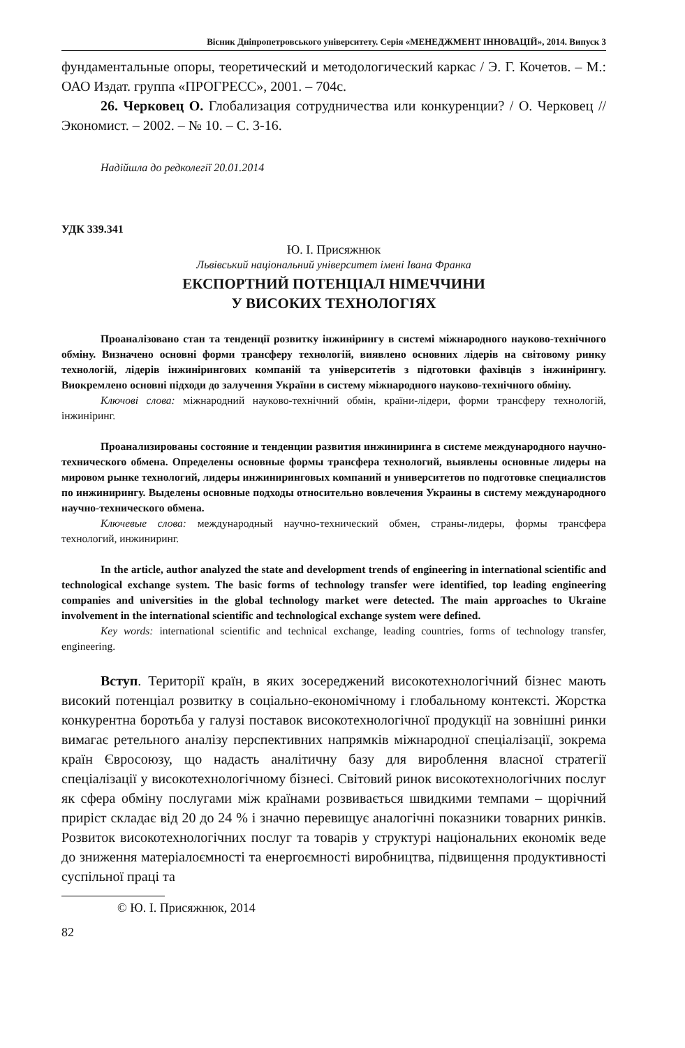Вісник Дніпропетровського університету. Серія «МЕНЕДЖМЕНТ ІННОВАЦІЙ», 2014. Випуск 3
фундаментальные опоры, теоретический и методологический каркас / Э. Г. Кочетов. – М.: ОАО Издат. группа «ПРОГРЕСС», 2001. – 704с.
26. Черковец О. Глобализация сотрудничества или конкуренции? / О. Черковец // Экономист. – 2002. – № 10. – С. 3-16.
Надійшла до редколегії 20.01.2014
УДК 339.341
Ю. І. Присяжнюк
Львівський національний університет імені Івана Франка
ЕКСПОРТНИЙ ПОТЕНЦІАЛ НІМЕЧЧИНИ
У ВИСОКИХ ТЕХНОЛОГІЯХ
Проаналізовано стан та тенденції розвитку інжинірингу в системі міжнародного науково-технічного обміну. Визначено основні форми трансферу технологій, виявлено основних лідерів на світовому ринку технологій, лідерів інжинірингових компаній та університетів з підготовки фахівців з інжинірингу. Виокремлено основні підходи до залучення України в систему міжнародного науково-технічного обміну.
Ключові слова: міжнародний науково-технічний обмін, країни-лідери, форми трансферу технологій, інжиніринг.
Проанализированы состояние и тенденции развития инжиниринга в системе международного научно-технического обмена. Определены основные формы трансфера технологий, выявлены основные лидеры на мировом рынке технологий, лидеры инжиниринговых компаний и университетов по подготовке специалистов по инжинирингу. Выделены основные подходы относительно вовлечения Украины в систему международного научно-технического обмена.
Ключевые слова: международный научно-технический обмен, страны-лидеры, формы трансфера технологий, инжиниринг.
In the article, author analyzed the state and development trends of engineering in international scientific and technological exchange system. The basic forms of technology transfer were identified, top leading engineering companies and universities in the global technology market were detected. The main approaches to Ukraine involvement in the international scientific and technological exchange system were defined.
Key words: international scientific and technical exchange, leading countries, forms of technology transfer, engineering.
Вступ. Території країн, в яких зосереджений високотехнологічний бізнес мають високий потенціал розвитку в соціально-економічному і глобальному контексті. Жорстка конкурентна боротьба у галузі поставок високотехнологічної продукції на зовнішні ринки вимагає ретельного аналізу перспективних напрямків міжнародної спеціалізації, зокрема країн Євросоюзу, що надасть аналітичну базу для вироблення власної стратегії спеціалізації у високотехнологічному бізнесі. Світовий ринок високотехнологічних послуг як сфера обміну послугами між країнами розвивається швидкими темпами – щорічний приріст складає від 20 до 24 % і значно перевищує аналогічні показники товарних ринків. Розвиток високотехнологічних послуг та товарів у структурі національних економік веде до зниження матеріалоємності та енергоємності виробництва, підвищення продуктивності суспільної праці та
© Ю. І. Присяжнюк, 2014
82